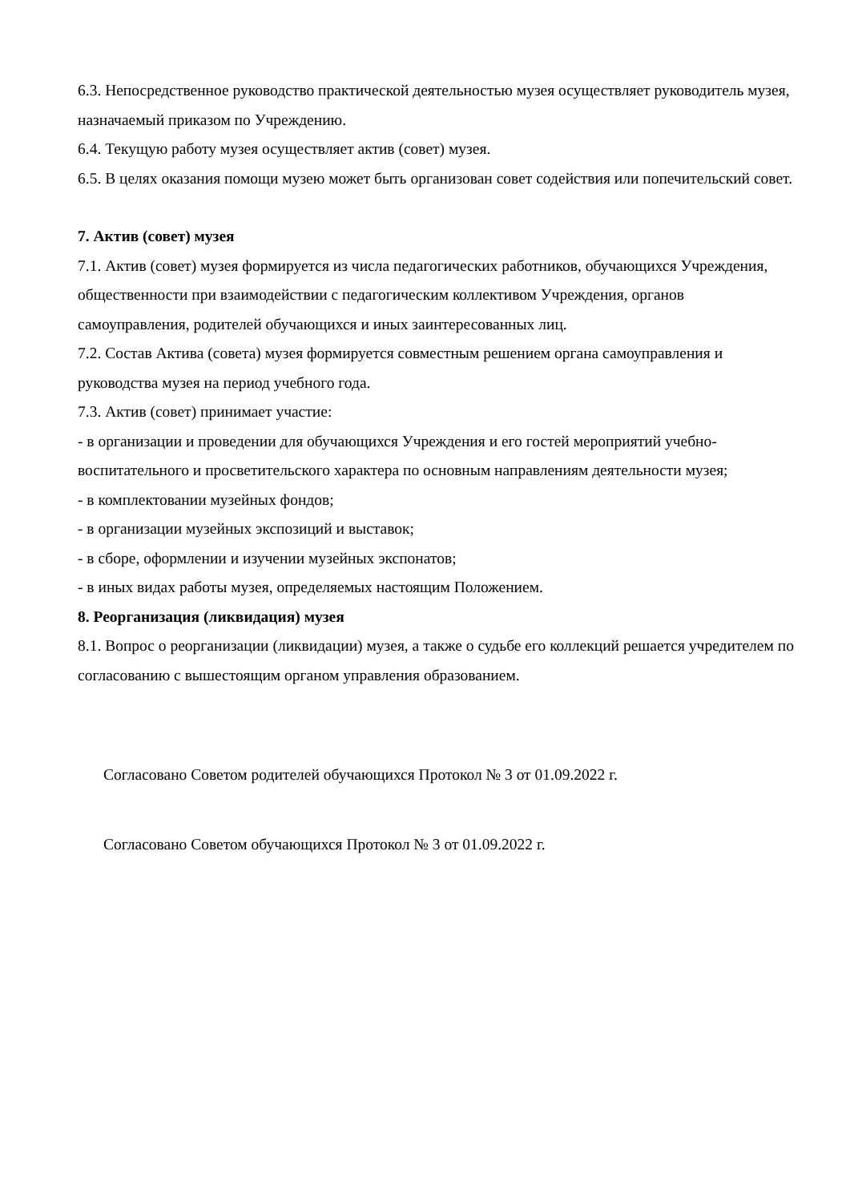6.3. Непосредственное руководство практической деятельностью музея осуществляет руководитель музея, назначаемый приказом по Учреждению.
6.4. Текущую работу музея осуществляет актив (совет) музея.
6.5. В целях оказания помощи музею может быть организован совет содействия или попечительский совет.
7. Актив (совет) музея
7.1. Актив (совет) музея формируется из числа педагогических работников, обучающихся Учреждения, общественности при взаимодействии с педагогическим коллективом Учреждения, органов самоуправления, родителей обучающихся и иных заинтересованных лиц.
7.2. Состав Актива (совета) музея формируется совместным решением органа самоуправления и руководства музея на период учебного года.
7.3. Актив (совет) принимает участие:
- в организации и проведении для обучающихся Учреждения и его гостей мероприятий учебно-воспитательного и просветительского характера по основным направлениям деятельности музея;
- в комплектовании музейных фондов;
- в организации музейных экспозиций и выставок;
- в сборе, оформлении и изучении музейных экспонатов;
- в иных видах работы музея, определяемых настоящим Положением.
8. Реорганизация (ликвидация) музея
8.1. Вопрос о реорганизации (ликвидации) музея, а также о судьбе его коллекций решается учредителем по согласованию с вышестоящим органом управления образованием.
Согласовано Советом родителей обучающихся Протокол № 3 от 01.09.2022 г.
Согласовано Советом обучающихся Протокол № 3 от 01.09.2022 г.